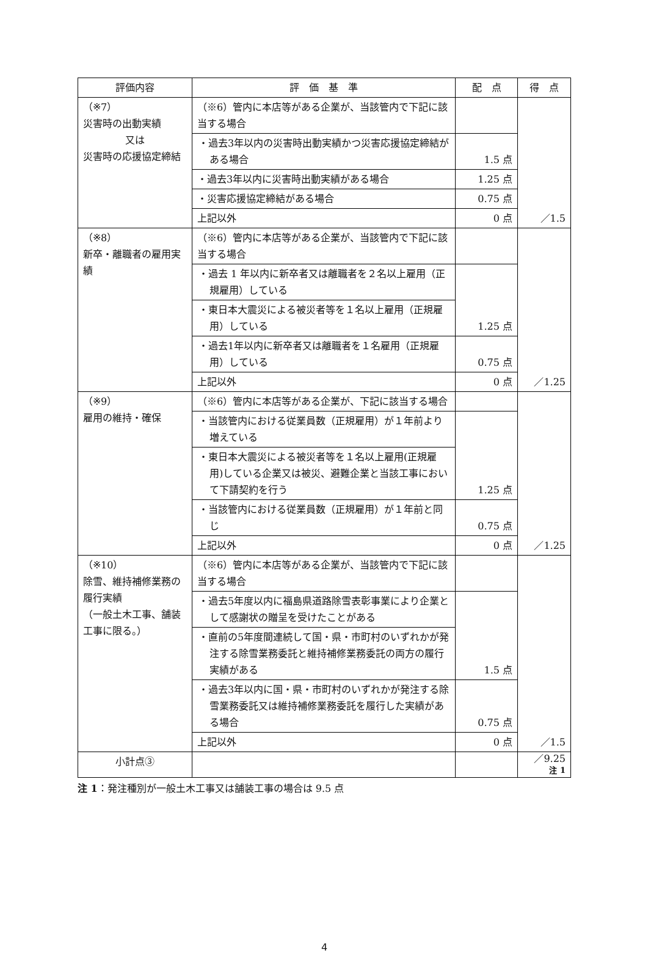| 評価内容 | 評 価 基 準 | 配 点 | 得 点 |
| --- | --- | --- | --- |
| （※7） 災害時の出動実績 又は 災害時の応援協定締結 | （※6）管内に本店等がある企業が、当該管内で下記に該当する場合 | | ／1.5 |
| | ・過去3年以内の災害時出動実績かつ災害応援協定締結がある場合 | 1.5 点 | |
| | ・過去3年以内に災害時出動実績がある場合 | 1.25 点 | |
| | ・災害応援協定締結がある場合 | 0.75 点 | |
| | 上記以外 | 0 点 | |
| （※8） 新卒・離職者の雇用実績 | （※6）管内に本店等がある企業が、当該管内で下記に該当する場合 | | ／1.25 |
| | ・過去 1 年以内に新卒者又は離職者を２名以上雇用（正規雇用）している | 1.25 点 | |
| | ・東日本大震災による被災者等を１名以上雇用（正規雇用）している | | |
| | ・過去1年以内に新卒者又は離職者を１名雇用（正規雇用）している | 0.75 点 | |
| | 上記以外 | 0 点 | |
| （※9） 雇用の維持・確保 | （※6）管内に本店等がある企業が、下記に該当する場合 | | ／1.25 |
| | ・当該管内における従業員数（正規雇用）が１年前より増えている | 1.25 点 | |
| | ・東日本大震災による被災者等を１名以上雇用(正規雇用)している企業又は被災、避難企業と当該工事において下請契約を行う | | |
| | ・当該管内における従業員数（正規雇用）が１年前と同じ | 0.75 点 | |
| | 上記以外 | 0 点 | |
| （※10） 除雪、維持補修業務の履行実績 （一般土木工事、舗装工事に限る。） | （※6）管内に本店等がある企業が、当該管内で下記に該当する場合 | | ／1.5 |
| | ・過去5年度以内に福島県道路除雪表彰事業により企業として感謝状の贈呈を受けたことがある | 1.5 点 | |
| | ・直前の5年度間連続して国・県・市町村のいずれかが発注する除雪業務委託と維持補修業務委託の両方の履行実績がある | | |
| | ・過去3年以内に国・県・市町村のいずれかが発注する除雪業務委託又は維持補修業務委託を履行した実績がある場合 | 0.75 点 | |
| | 上記以外 | 0 点 | |
| 小計点③ | | | ／9.25 注 1 |
注 1：発注種別が一般土木工事又は舗装工事の場合は 9.5 点
4